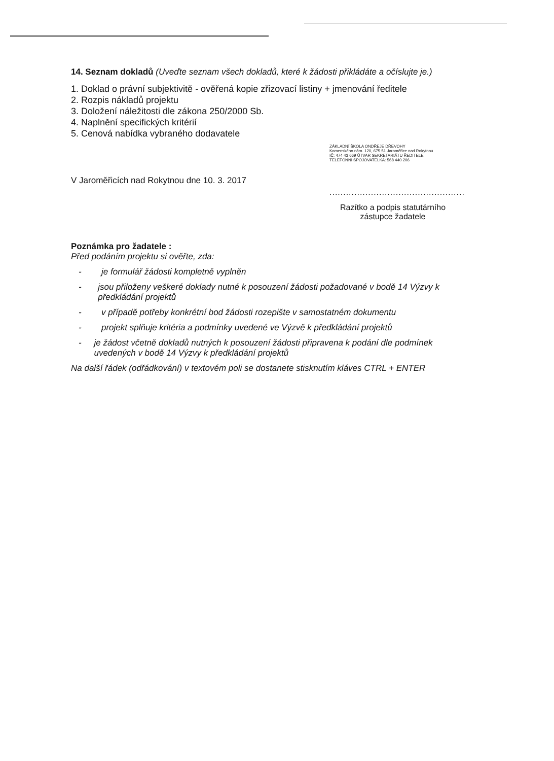14. Seznam dokladů (Uveďte seznam všech dokladů, které k žádosti přikládáte a očíslujte je.)
1. Doklad o právní subjektivitě - ověřená kopie zřizovací listiny + jmenování ředitele
2. Rozpis nákladů projektu
3. Doložení náležitosti dle zákona 250/2000 Sb.
4. Naplnění specifických kritérií
5. Cenová nabídka vybraného dodavatele
V Jaroměřicích nad Rokytnou dne 10. 3. 2017
ZÁKLADNÍ ŠKOLA ONDŘEJE DŘEVOHY
Komenského nám. 120, 675 51 Jaroměřice nad Rokytnou
IČ: 474 43 669 ÚTVAR SEKRETARIÁTU ŘEDITELE
TELEFONNÍ SPOJOVATELKA: 568 440 206
.................................................
Razítko a podpis statutárního zástupce žadatele
Poznámka pro žadatele :
Před podáním projektu si ověřte, zda:
- je formulář žádosti kompletně vyplněn
- jsou přiloženy veškeré doklady nutné k posouzení žádosti požadované v bodě 14 Výzvy k předkládání projektů
- v případě potřeby konkrétní bod žádosti rozepište v samostatném dokumentu
- projekt splňuje kritéria a podmínky uvedené ve Výzvě k předkládání projektů
- je žádost včetně dokladů nutných k posouzení žádosti připravena k podání dle podmínek uvedených v bodě 14 Výzvy k předkládání projektů
Na další řádek (odřádkování) v textovém poli se dostanete stisknutím kláves CTRL + ENTER